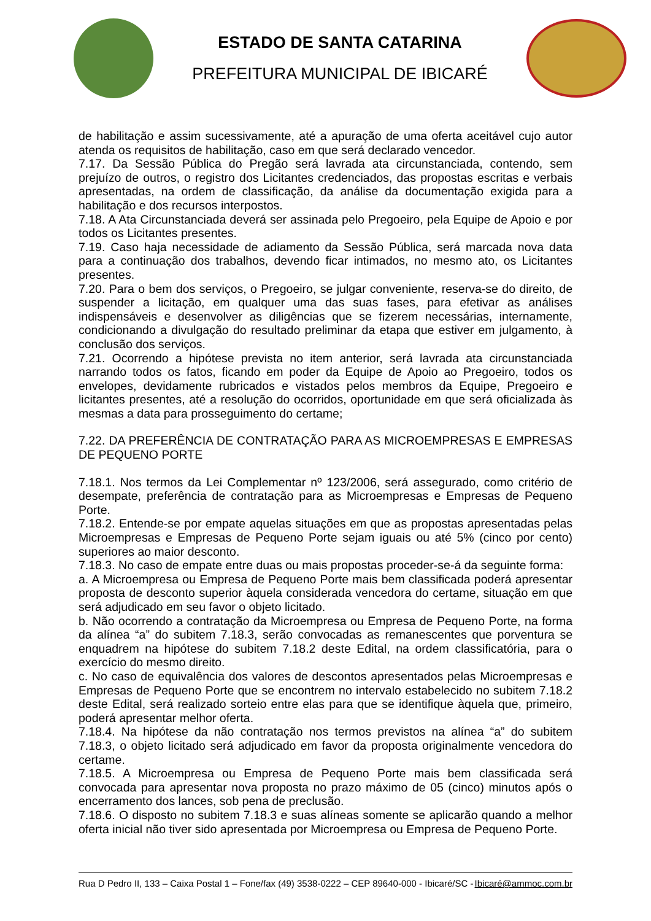ESTADO DE SANTA CATARINA
PREFEITURA MUNICIPAL DE IBICARÉ
de habilitação e assim sucessivamente, até a apuração de uma oferta aceitável cujo autor atenda os requisitos de habilitação, caso em que será declarado vencedor.
7.17. Da Sessão Pública do Pregão será lavrada ata circunstanciada, contendo, sem prejuízo de outros, o registro dos Licitantes credenciados, das propostas escritas e verbais apresentadas, na ordem de classificação, da análise da documentação exigida para a habilitação e dos recursos interpostos.
7.18. A Ata Circunstanciada deverá ser assinada pelo Pregoeiro, pela Equipe de Apoio e por todos os Licitantes presentes.
7.19. Caso haja necessidade de adiamento da Sessão Pública, será marcada nova data para a continuação dos trabalhos, devendo ficar intimados, no mesmo ato, os Licitantes presentes.
7.20. Para o bem dos serviços, o Pregoeiro, se julgar conveniente, reserva-se do direito, de suspender a licitação, em qualquer uma das suas fases, para efetivar as análises indispensáveis e desenvolver as diligências que se fizerem necessárias, internamente, condicionando a divulgação do resultado preliminar da etapa que estiver em julgamento, à conclusão dos serviços.
7.21. Ocorrendo a hipótese prevista no item anterior, será lavrada ata circunstanciada narrando todos os fatos, ficando em poder da Equipe de Apoio ao Pregoeiro, todos os envelopes, devidamente rubricados e vistados pelos membros da Equipe, Pregoeiro e licitantes presentes, até a resolução do ocorridos, oportunidade em que será oficializada às mesmas a data para prosseguimento do certame;
7.22. DA PREFERÊNCIA DE CONTRATAÇÃO PARA AS MICROEMPRESAS E EMPRESAS DE PEQUENO PORTE
7.18.1. Nos termos da Lei Complementar nº 123/2006, será assegurado, como critério de desempate, preferência de contratação para as Microempresas e Empresas de Pequeno Porte.
7.18.2. Entende-se por empate aquelas situações em que as propostas apresentadas pelas Microempresas e Empresas de Pequeno Porte sejam iguais ou até 5% (cinco por cento) superiores ao maior desconto.
7.18.3. No caso de empate entre duas ou mais propostas proceder-se-á da seguinte forma:
a. A Microempresa ou Empresa de Pequeno Porte mais bem classificada poderá apresentar proposta de desconto superior àquela considerada vencedora do certame, situação em que será adjudicado em seu favor o objeto licitado.
b. Não ocorrendo a contratação da Microempresa ou Empresa de Pequeno Porte, na forma da alínea “a” do subitem 7.18.3, serão convocadas as remanescentes que porventura se enquadrem na hipótese do subitem 7.18.2 deste Edital, na ordem classificatória, para o exercício do mesmo direito.
c. No caso de equivalência dos valores de descontos apresentados pelas Microempresas e Empresas de Pequeno Porte que se encontrem no intervalo estabelecido no subitem 7.18.2 deste Edital, será realizado sorteio entre elas para que se identifique àquela que, primeiro, poderá apresentar melhor oferta.
7.18.4. Na hipótese da não contratação nos termos previstos na alínea “a” do subitem 7.18.3, o objeto licitado será adjudicado em favor da proposta originalmente vencedora do certame.
7.18.5. A Microempresa ou Empresa de Pequeno Porte mais bem classificada será convocada para apresentar nova proposta no prazo máximo de 05 (cinco) minutos após o encerramento dos lances, sob pena de preclusão.
7.18.6. O disposto no subitem 7.18.3 e suas alíneas somente se aplicarão quando a melhor oferta inicial não tiver sido apresentada por Microempresa ou Empresa de Pequeno Porte.
Rua D Pedro II, 133 – Caixa Postal 1 – Fone/fax (49) 3538-0222 – CEP 89640-000 - Ibicaré/SC - Ibicaré@ammoc.com.br